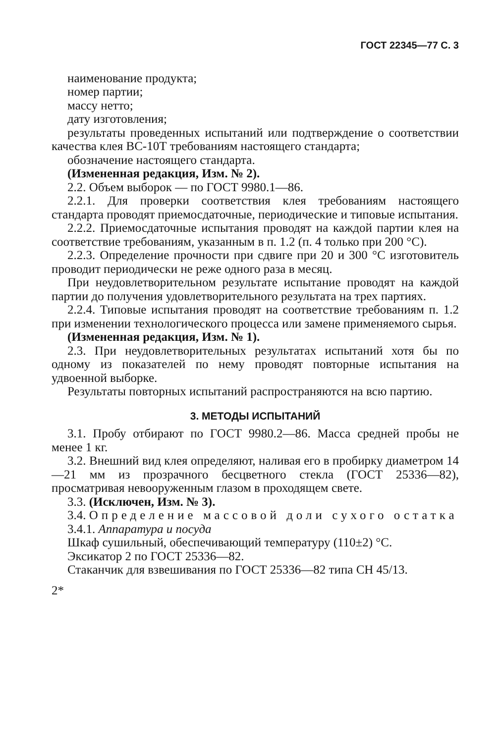ГОСТ 22345—77 С. 3
наименование продукта;
номер партии;
массу нетто;
дату изготовления;
результаты проведенных испытаний или подтверждение о соответствии качества клея ВС-10Т требованиям настоящего стандарта;
обозначение настоящего стандарта.
(Измененная редакция, Изм. № 2).
2.2. Объем выборок — по ГОСТ 9980.1—86.
2.2.1. Для проверки соответствия клея требованиям настоящего стандарта проводят приемосдаточные, периодические и типовые испытания.
2.2.2. Приемосдаточные испытания проводят на каждой партии клея на соответствие требованиям, указанным в п. 1.2 (п. 4 только при 200 °С).
2.2.3. Определение прочности при сдвиге при 20 и 300 °С изготовитель проводит периодически не реже одного раза в месяц.
При неудовлетворительном результате испытание проводят на каждой партии до получения удовлетворительного результата на трех партиях.
2.2.4. Типовые испытания проводят на соответствие требованиям п. 1.2 при изменении технологического процесса или замене применяемого сырья.
(Измененная редакция, Изм. № 1).
2.3. При неудовлетворительных результатах испытаний хотя бы по одному из показателей по нему проводят повторные испытания на удвоенной выборке.
Результаты повторных испытаний распространяются на всю партию.
3. МЕТОДЫ ИСПЫТАНИЙ
3.1. Пробу отбирают по ГОСТ 9980.2—86. Масса средней пробы не менее 1 кг.
3.2. Внешний вид клея определяют, наливая его в пробирку диаметром 14—21 мм из прозрачного бесцветного стекла (ГОСТ 25336—82), просматривая невооруженным глазом в проходящем свете.
3.3. (Исключен, Изм. № 3).
3.4. Определение массовой доли сухого остатка
3.4.1. Аппаратура и посуда
Шкаф сушильный, обеспечивающий температуру (110±2) °С.
Эксикатор 2 по ГОСТ 25336—82.
Стаканчик для взвешивания по ГОСТ 25336—82 типа СН 45/13.
2*